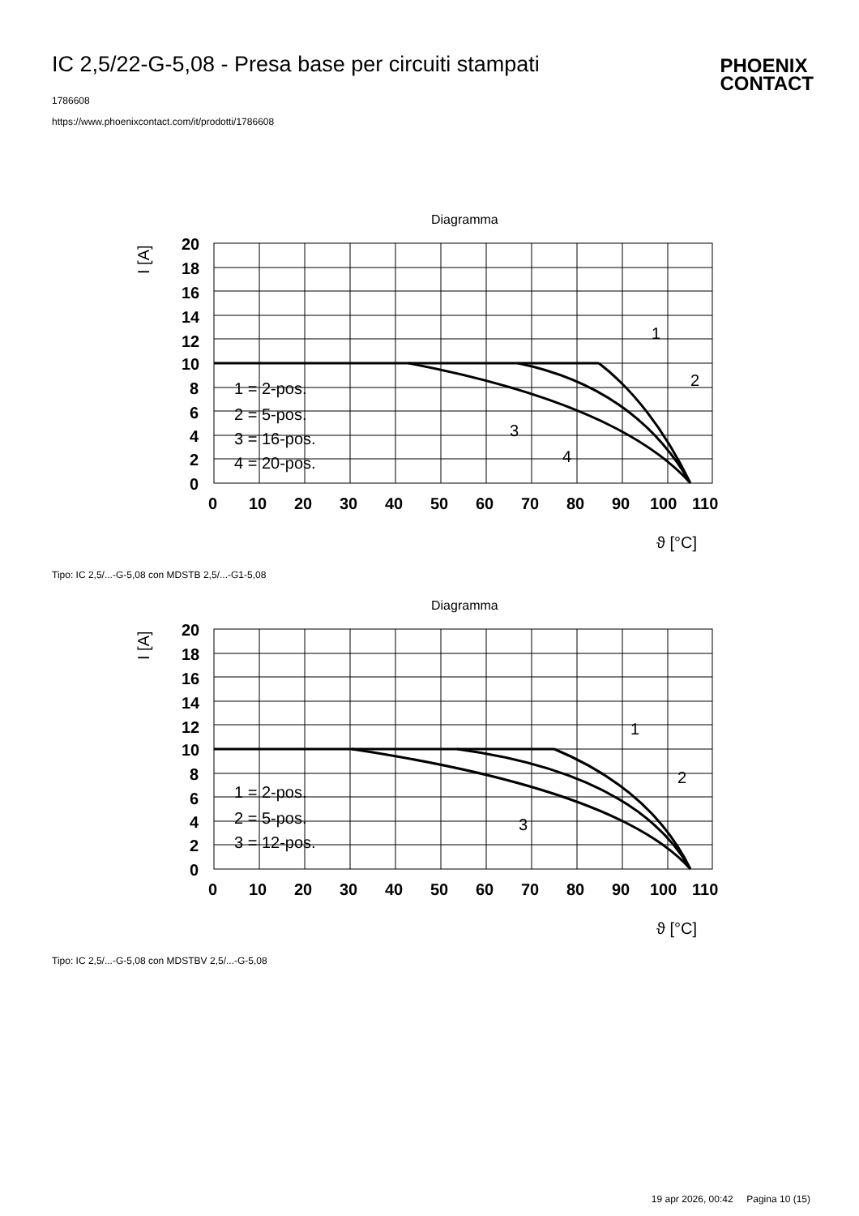IC 2,5/22-G-5,08 - Presa base per circuiti stampati
PHOENIX
CONTACT
1786608
https://www.phoenixcontact.com/it/prodotti/1786608
Diagramma
20
18
16
14
12
10
8
6
4
2
0
0
10
20
30
40
50
60
70
80
90
100
110
I [A]
ϑ [°C]
1 = 2-pos.
2 = 5-pos.
3 = 16-pos.
4 = 20-pos.
1
2
3
4
Tipo: IC 2,5/...-G-5,08 con MDSTB 2,5/...-G1-5,08
Diagramma
20
18
16
14
12
10
8
6
4
2
0
0
10
20
30
40
50
60
70
80
90
100
110
I [A]
ϑ [°C]
1 = 2-pos.
2 = 5-pos.
3 = 12-pos.
1
2
3
Tipo: IC 2,5/...-G-5,08 con MDSTBV 2,5/...-G-5,08
19 apr 2026, 00:42 Pagina 10 (15)